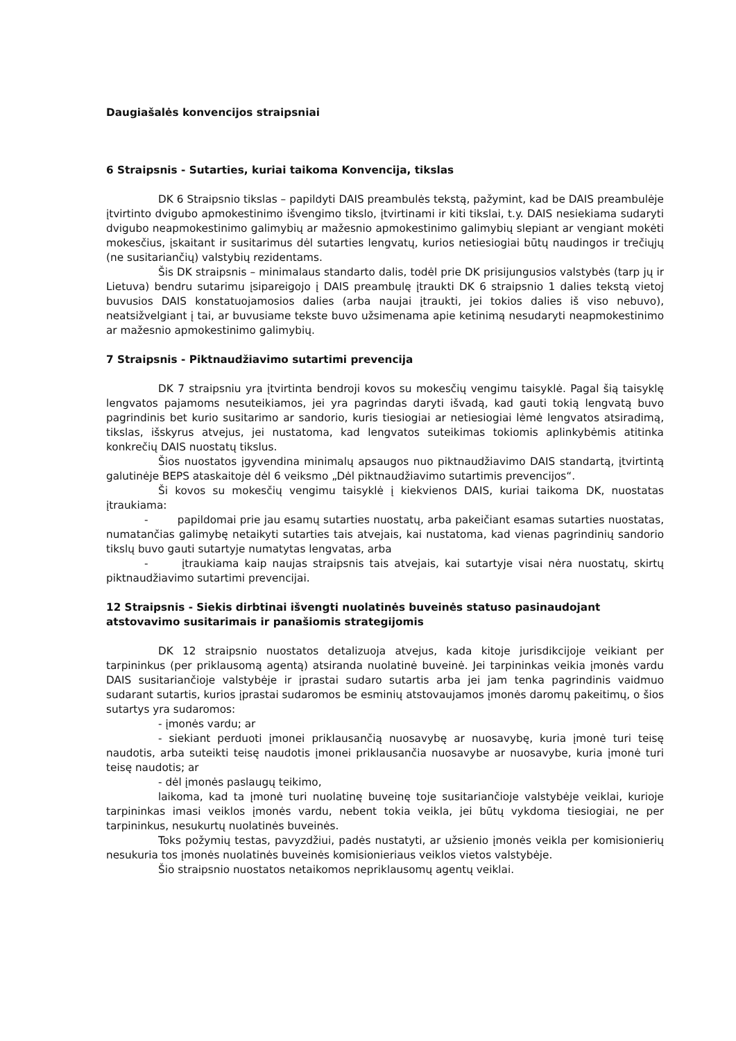Daugiašalės konvencijos straipsniai
6 Straipsnis - Sutarties, kuriai taikoma Konvencija, tikslas
DK 6 Straipsnio tikslas – papildyti DAIS preambulės tekstą, pažymint, kad be DAIS preambulėje įtvirtinto dvigubo apmokestinimo išvengimo tikslo, įtvirtinami ir kiti tikslai, t.y. DAIS nesiekiama sudaryti dvigubo neapmokestinimo galimybių ar mažesnio apmokestinimo galimybių slepiant ar vengiant mokėti mokesčius, įskaitant ir susitarimus dėl sutarties lengvatų, kurios netiesiogiai būtų naudingos ir trečiųjų (ne susitariančių) valstybių rezidentams.
Šis DK straipsnis – minimalaus standarto dalis, todėl prie DK prisijungusios valstybės (tarp jų ir Lietuva) bendru sutarimu įsipareigojo į DAIS preambulę įtraukti DK 6 straipsnio 1 dalies tekstą vietoj buvusios DAIS konstatuojamosios dalies (arba naujai įtraukti, jei tokios dalies iš viso nebuvo), neatsižvelgiant į tai, ar buvusiame tekste buvo užsimenama apie ketinimą nesudaryti neapmokestinimo ar mažesnio apmokestinimo galimybių.
7 Straipsnis - Piktnaudžiavimo sutartimi prevencija
DK 7 straipsniu yra įtvirtinta bendroji kovos su mokesčių vengimu taisyklė. Pagal šią taisyklę lengvatos pajamoms nesuteikiamos, jei yra pagrindas daryti išvadą, kad gauti tokią lengvatą buvo pagrindinis bet kurio susitarimo ar sandorio, kuris tiesiogiai ar netiesiogiai lėmė lengvatos atsiradimą, tikslas, išskyrus atvejus, jei nustatoma, kad lengvatos suteikimas tokiomis aplinkybėmis atitinka konkrečių DAIS nuostatų tikslus.
Šios nuostatos įgyvendina minimalų apsaugos nuo piktnaudžiavimo DAIS standartą, įtvirtintą galutinėje BEPS ataskaitoje dėl 6 veiksmo „Dėl piktnaudžiavimo sutartimis prevencijos“.
Ši kovos su mokesčių vengimu taisyklė į kiekvienos DAIS, kuriai taikoma DK, nuostatas įtraukiama:
- papildomai prie jau esamų sutarties nuostatų, arba pakeičiant esamas sutarties nuostatas, numatančias galimybę netaikyti sutarties tais atvejais, kai nustatoma, kad vienas pagrindinių sandorio tikslų buvo gauti sutartyje numatytas lengvatas, arba
- įtraukiama kaip naujas straipsnis tais atvejais, kai sutartyje visai nėra nuostatų, skirtų piktnaudžiavimo sutartimi prevencijai.
12 Straipsnis - Siekis dirbtinai išvengti nuolatinės buveinės statuso pasinaudojant atstovavimo susitarimais ir panašiomis strategijomis
DK 12 straipsnio nuostatos detalizuoja atvejus, kada kitoje jurisdikcijoje veikiant per tarpininkus (per priklausomą agentą) atsiranda nuolatinė buveinė. Jei tarpininkas veikia įmonės vardu DAIS susitariančioje valstybėje ir įprastai sudaro sutartis arba jei jam tenka pagrindinis vaidmuo sudarant sutartis, kurios įprastai sudaromos be esminių atstovaujamos įmonės daromų pakeitimų, o šios sutartys yra sudaromos:
- įmonės vardu; ar
- siekiant perduoti įmonei priklausančią nuosavybę ar nuosavybę, kuria įmonė turi teisę naudotis, arba suteikti teisę naudotis įmonei priklausančia nuosavybe ar nuosavybe, kuria įmonė turi teisę naudotis; ar
- dėl įmonės paslaugų teikimo,
laikoma, kad ta įmonė turi nuolatinę buveinę toje susitariančioje valstybėje veiklai, kurioje tarpininkas imasi veiklos įmonės vardu, nebent tokia veikla, jei būtų vykdoma tiesiogiai, ne per tarpininkus, nesukurtų nuolatinės buveinės.
Toks požymių testas, pavyzdžiui, padės nustatyti, ar užsienio įmonės veikla per komisionierių nesukuria tos įmonės nuolatinės buveinės komisionieriaus veiklos vietos valstybėje.
Šio straipsnio nuostatos netaikomos nepriklausomų agentų veiklai.